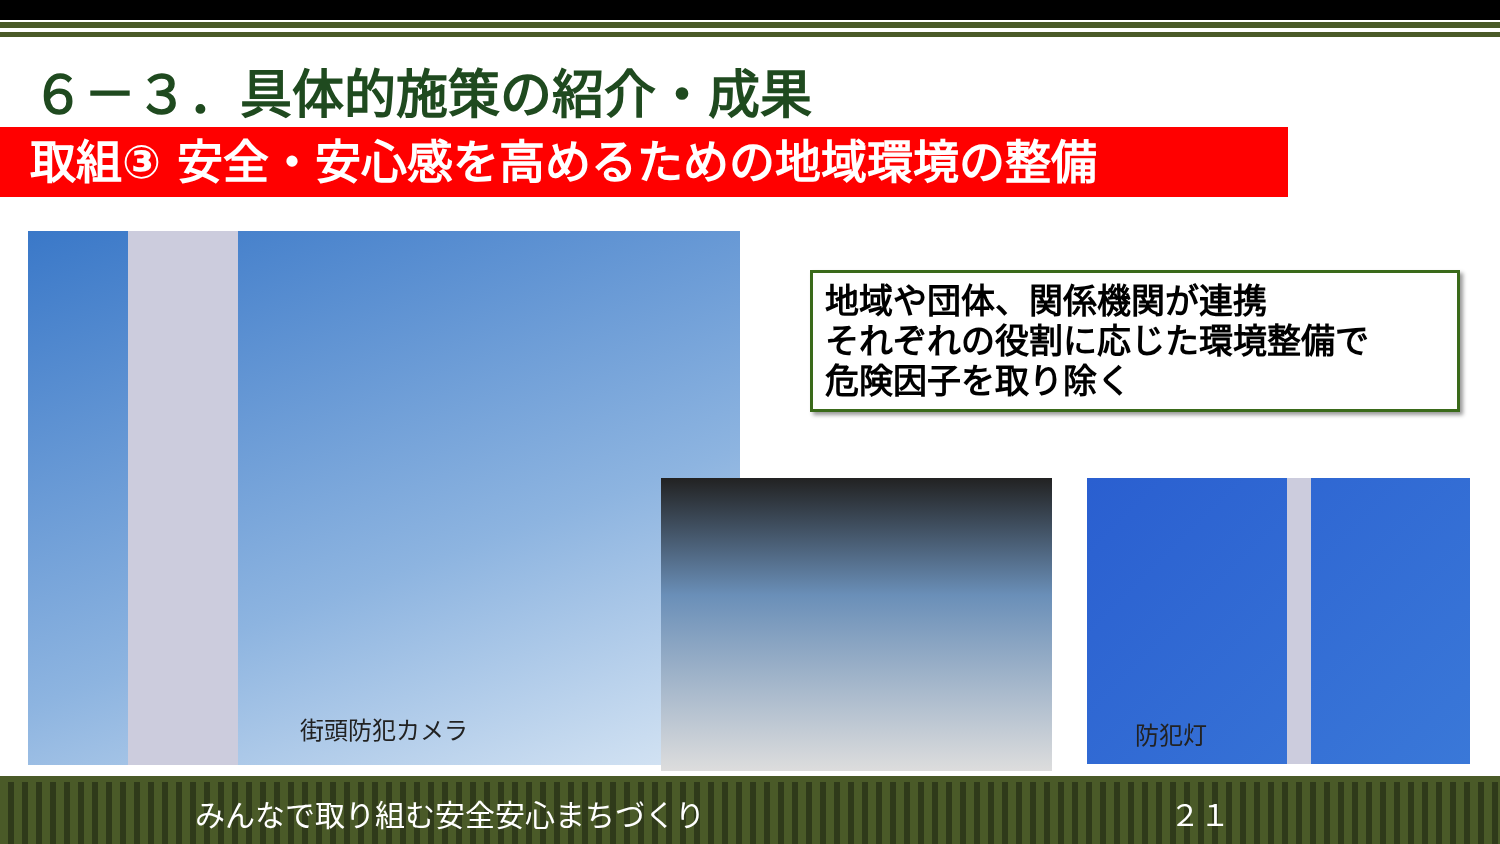６－３．具体的施策の紹介・成果
取組③ 安全・安心感を高めるための地域環境の整備
街頭防犯カメラ
防犯灯
地域や団体、関係機関が連携
それぞれの役割に応じた環境整備で
危険因子を取り除く
みんなで取り組む安全安心まちづくり ２１